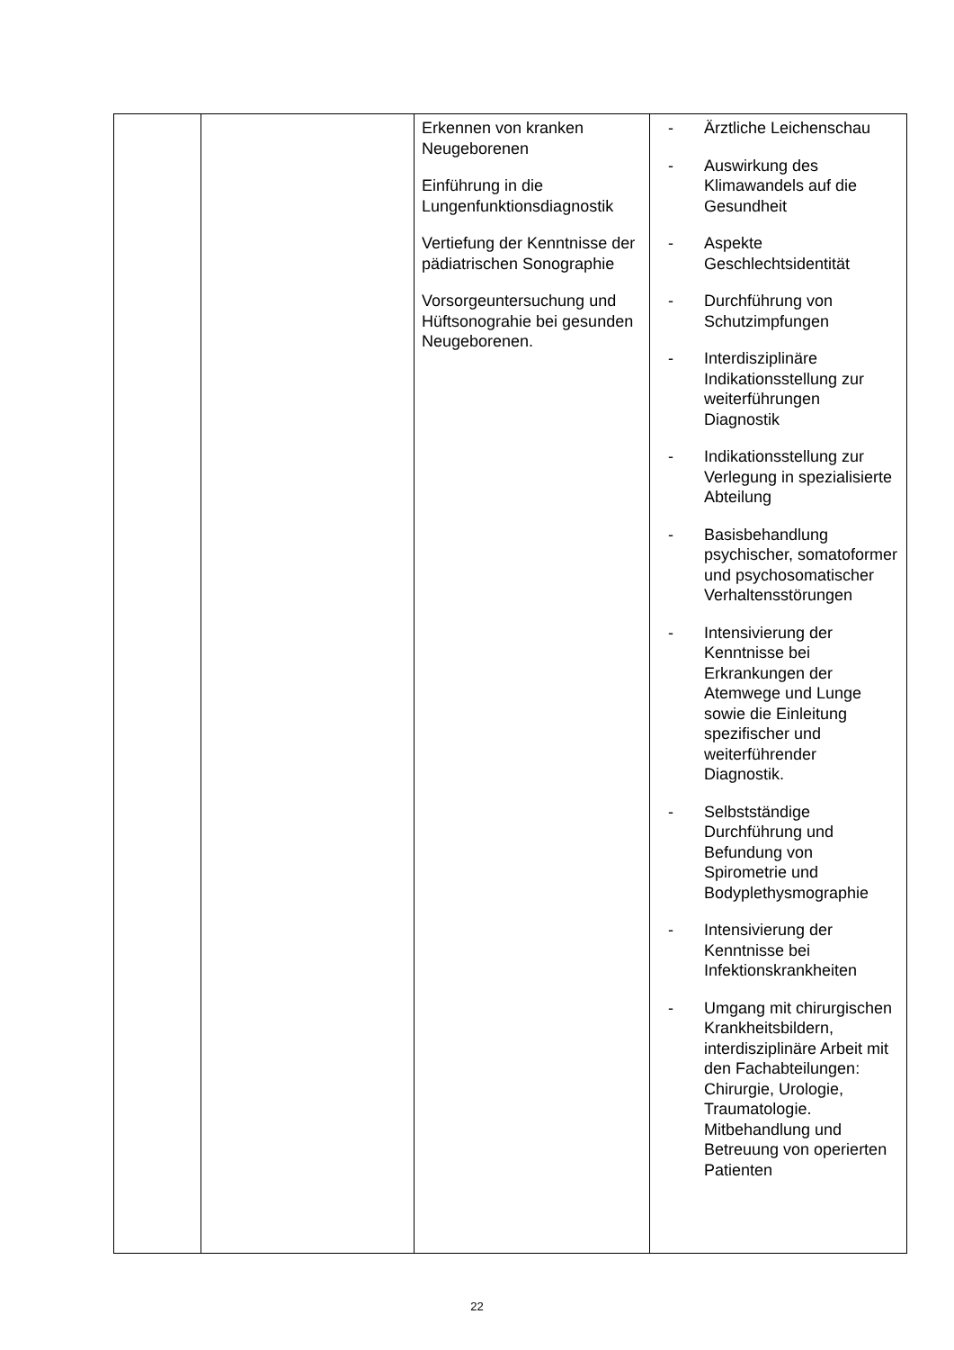| | | Erkennen von kranken Neugeborenen Einführung in die Lungenfunktionsdiagnostik Vertiefung der Kenntnisse der pädiatrischen Sonographie Vorsorgeuntersuchung und Hüftsonograhie bei gesunden Neugeborenen. | - Ärztliche Leichenschau - Auswirkung des Klimawandels auf die Gesundheit - Aspekte Geschlechtsidentität - Durchführung von Schutzimpfungen - Interdisziplinäre Indikationsstellung zur weiterführungen Diagnostik - Indikationsstellung zur Verlegung in spezialisierte Abteilung - Basisbehandlung psychischer, somatoformer und psychosomatischer Verhaltensstörungen - Intensivierung der Kenntnisse bei Erkrankungen der Atemwege und Lunge sowie die Einleitung spezifischer und weiterführender Diagnostik. - Selbstständige Durchführung und Befundung von Spirometrie und Bodyplethysmographie - Intensivierung der Kenntnisse bei Infektionskrankheiten - Umgang mit chirurgischen Krankheitsbildern, interdisziplinäre Arbeit mit den Fachabteilungen: Chirurgie, Urologie, Traumatologie. Mitbehandlung und Betreuung von operierten Patienten |
22